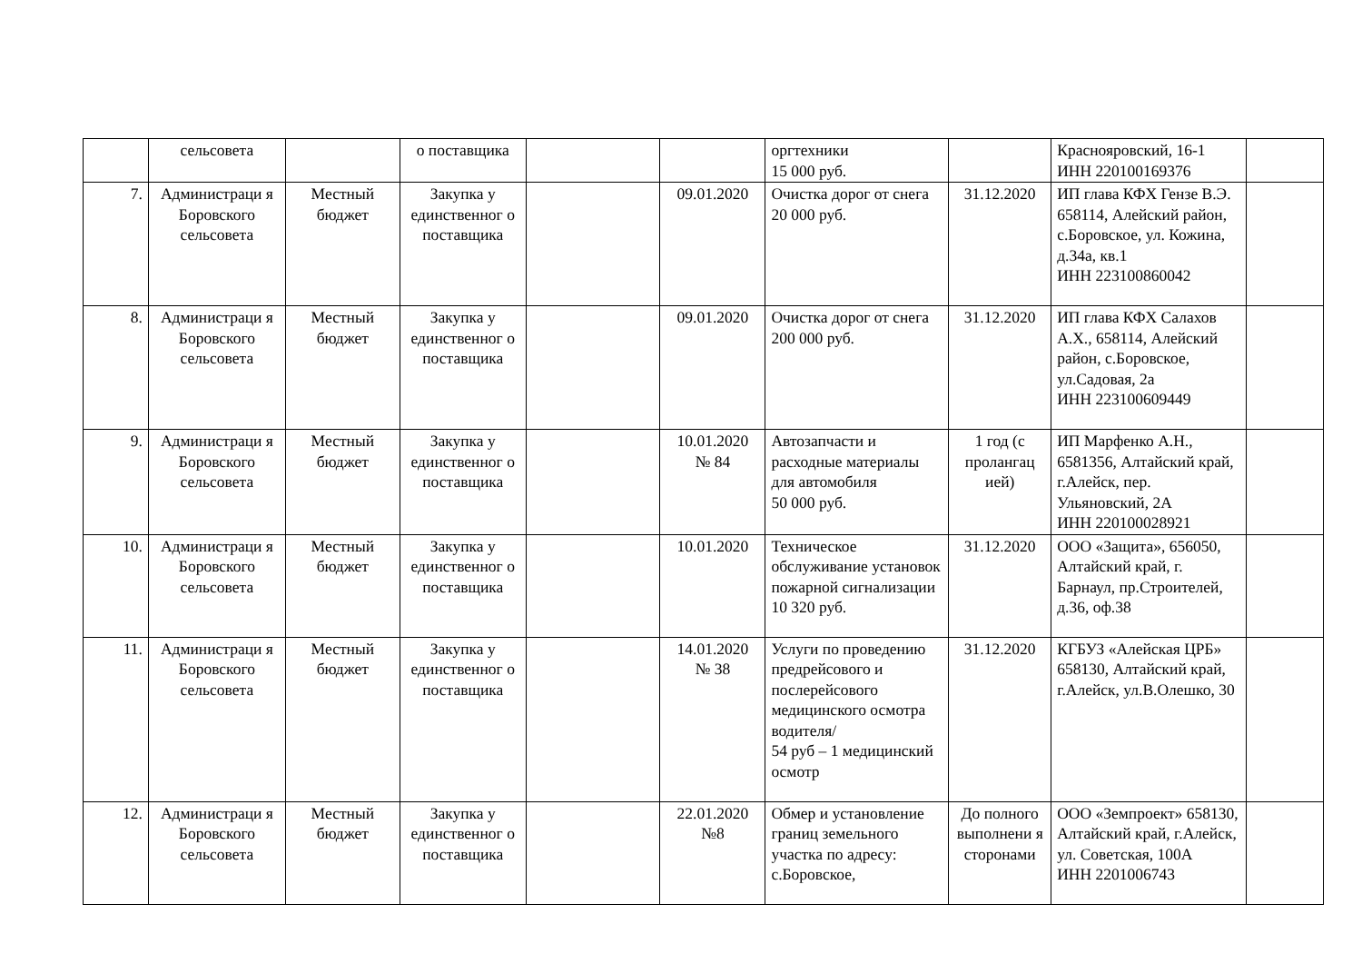| | сельсовета | | о поставщика | | | оргтехники 15 000 руб. | | Краснояровский, 16-1 ИНН 220100169376 | |
| 7. | Администраци я Боровского сельсовета | Местный бюджет | Закупка у единственног о поставщика | | 09.01.2020 | Очистка дорог от снега 20 000 руб. | 31.12.2020 | ИП глава КФХ Гензе В.Э. 658114, Алейский район, с.Боровское, ул. Кожина, д.34а, кв.1 ИНН 223100860042 | |
| 8. | Администраци я Боровского сельсовета | Местный бюджет | Закупка у единственног о поставщика | | 09.01.2020 | Очистка дорог от снега 200 000 руб. | 31.12.2020 | ИП глава КФХ Салахов А.Х., 658114, Алейский район, с.Боровское, ул.Садовая, 2а ИНН 223100609449 | |
| 9. | Администраци я Боровского сельсовета | Местный бюджет | Закупка у единственног о поставщика | | 10.01.2020 № 84 | Автозапчасти и расходные материалы для автомобиля 50 000 руб. | 1 год (с пролангац ией) | ИП Марфенко А.Н., 6581356, Алтайский край, г.Алейск, пер. Ульяновский, 2А ИНН 220100028921 | |
| 10. | Администраци я Боровского сельсовета | Местный бюджет | Закупка у единственног о поставщика | | 10.01.2020 | Техническое обслуживание установок пожарной сигнализации 10 320 руб. | 31.12.2020 | ООО «Защита», 656050, Алтайский край, г. Барнаул, пр.Строителей, д.36, оф.38 | |
| 11. | Администраци я Боровского сельсовета | Местный бюджет | Закупка у единственног о поставщика | | 14.01.2020 № 38 | Услуги по проведению предрейсового и послерейсового медицинского осмотра водителя/ 54 руб – 1 медицинский осмотр | 31.12.2020 | КГБУЗ «Алейская ЦРБ» 658130, Алтайский край, г.Алейск, ул.В.Олешко, 30 | |
| 12. | Администраци я Боровского сельсовета | Местный бюджет | Закупка у единственног о поставщика | | 22.01.2020 №8 | Обмер и установление границ земельного участка по адресу: с.Боровское, | До полного выполнени я сторонами | ООО «Земпроект» 658130, Алтайский край, г.Алейск, ул. Советская, 100А ИНН 2201006743 | |